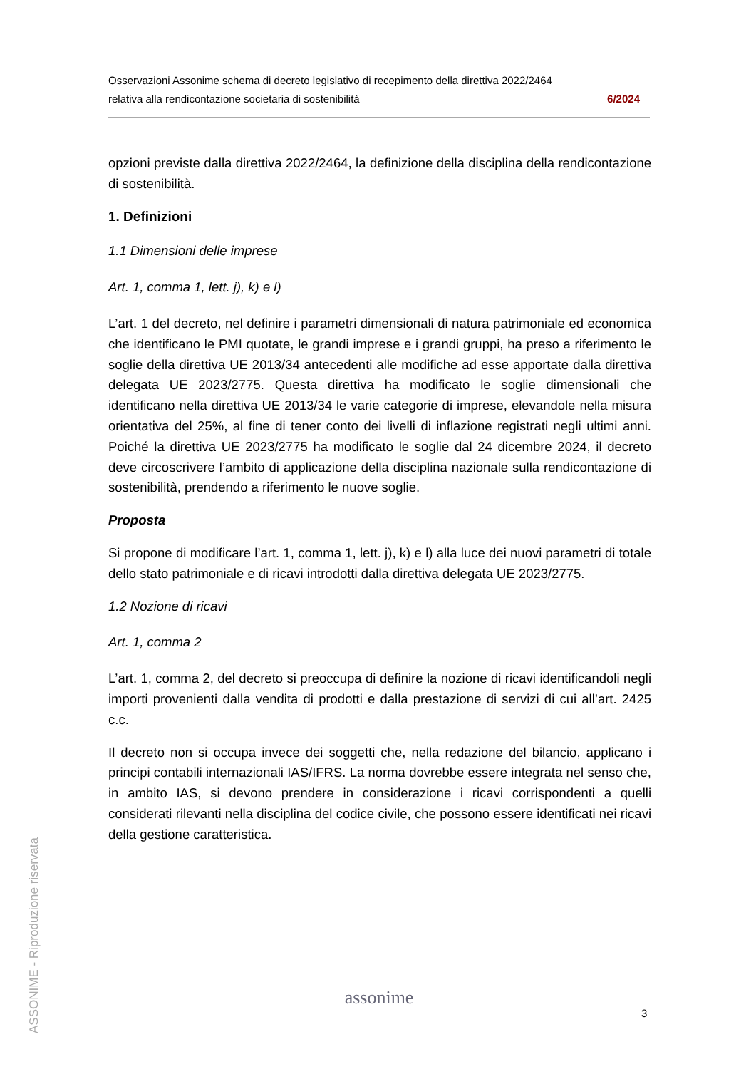Osservazioni Assonime schema di decreto legislativo di recepimento della direttiva 2022/2464
relativa alla rendicontazione societaria di sostenibilità 6/2024
opzioni previste dalla direttiva 2022/2464, la definizione della disciplina della rendicontazione di sostenibilità.
1. Definizioni
1.1 Dimensioni delle imprese
Art. 1, comma 1, lett. j), k) e l)
L’art. 1 del decreto, nel definire i parametri dimensionali di natura patrimoniale ed economica che identificano le PMI quotate, le grandi imprese e i grandi gruppi, ha preso a riferimento le soglie della direttiva UE 2013/34 antecedenti alle modifiche ad esse apportate dalla direttiva delegata UE 2023/2775. Questa direttiva ha modificato le soglie dimensionali che identificano nella direttiva UE 2013/34 le varie categorie di imprese, elevandole nella misura orientativa del 25%, al fine di tener conto dei livelli di inflazione registrati negli ultimi anni. Poiché la direttiva UE 2023/2775 ha modificato le soglie dal 24 dicembre 2024, il decreto deve circoscrivere l’ambito di applicazione della disciplina nazionale sulla rendicontazione di sostenibilità, prendendo a riferimento le nuove soglie.
Proposta
Si propone di modificare l’art. 1, comma 1, lett. j), k) e l) alla luce dei nuovi parametri di totale dello stato patrimoniale e di ricavi introdotti dalla direttiva delegata UE 2023/2775.
1.2 Nozione di ricavi
Art. 1, comma 2
L’art. 1, comma 2, del decreto si preoccupa di definire la nozione di ricavi identificandoli negli importi provenienti dalla vendita di prodotti e dalla prestazione di servizi di cui all’art. 2425 c.c.
Il decreto non si occupa invece dei soggetti che, nella redazione del bilancio, applicano i principi contabili internazionali IAS/IFRS. La norma dovrebbe essere integrata nel senso che, in ambito IAS, si devono prendere in considerazione i ricavi corrispondenti a quelli considerati rilevanti nella disciplina del codice civile, che possono essere identificati nei ricavi della gestione caratteristica.
ASSONIME - Riproduzione riservata
assonime
3